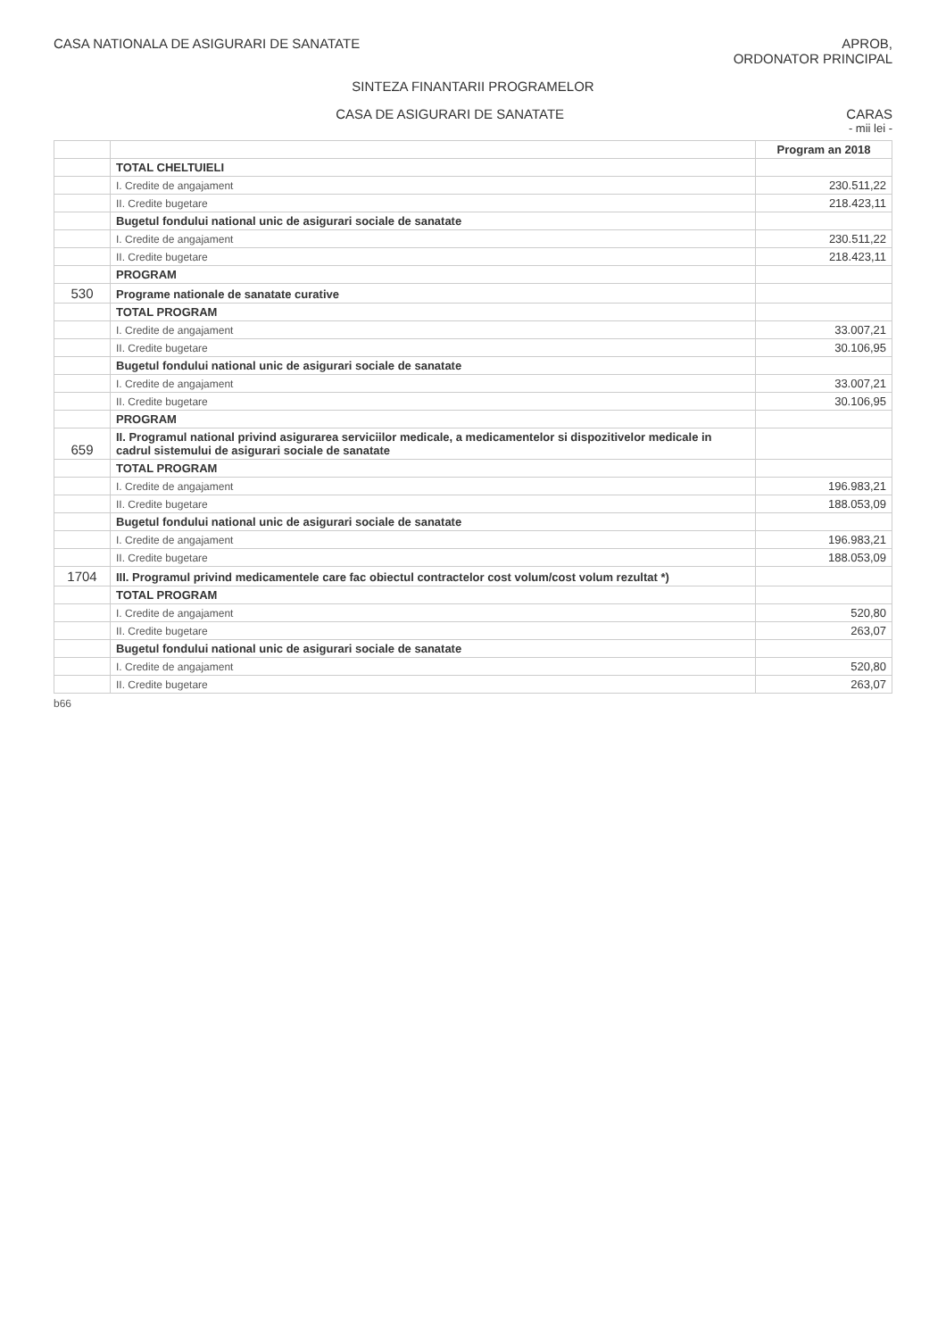CASA NATIONALA DE ASIGURARI DE SANATATE
APROB,
ORDONATOR PRINCIPAL
SINTEZA FINANTARII PROGRAMELOR
CASA DE ASIGURARI DE SANATATE CARAS
- mii lei -
| | | Program an 2018 |
| --- | --- | --- |
| | TOTAL CHELTUIELI | |
| | I. Credite de angajament | 230.511,22 |
| | II. Credite bugetare | 218.423,11 |
| | Bugetul fondului national unic de asigurari sociale de sanatate | |
| | I. Credite de angajament | 230.511,22 |
| | II. Credite bugetare | 218.423,11 |
| | PROGRAM | |
| 530 | Programe nationale de sanatate curative | |
| | TOTAL PROGRAM | |
| | I. Credite de angajament | 33.007,21 |
| | II. Credite bugetare | 30.106,95 |
| | Bugetul fondului national unic de asigurari sociale de sanatate | |
| | I. Credite de angajament | 33.007,21 |
| | II. Credite bugetare | 30.106,95 |
| | PROGRAM | |
| 659 | II. Programul national privind asigurarea serviciilor medicale, a medicamentelor si dispozitivelor medicale in cadrul sistemului de asigurari sociale de sanatate | |
| | TOTAL PROGRAM | |
| | I. Credite de angajament | 196.983,21 |
| | II. Credite bugetare | 188.053,09 |
| | Bugetul fondului national unic de asigurari sociale de sanatate | |
| | I. Credite de angajament | 196.983,21 |
| | II. Credite bugetare | 188.053,09 |
| 1704 | III. Programul privind medicamentele care fac obiectul contractelor cost volum/cost volum rezultat *) | |
| | TOTAL PROGRAM | |
| | I. Credite de angajament | 520,80 |
| | II. Credite bugetare | 263,07 |
| | Bugetul fondului national unic de asigurari sociale de sanatate | |
| | I. Credite de angajament | 520,80 |
| | II. Credite bugetare | 263,07 |
b66